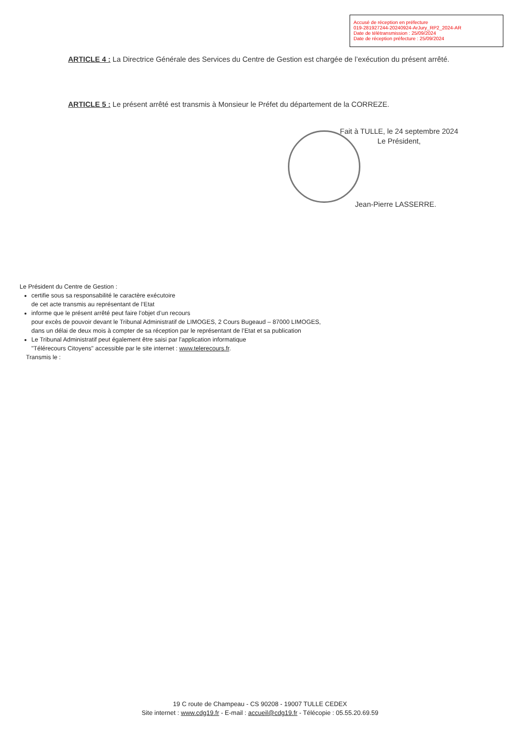Accusé de réception en préfecture
019-281927244-20240924-ArJury_RP2_2024-AR
Date de télétransmission : 25/09/2024
Date de réception préfecture : 25/09/2024
ARTICLE 4 : La Directrice Générale des Services du Centre de Gestion est chargée de l’exécution du présent arrêté.
ARTICLE 5 : Le présent arrêté est transmis à Monsieur le Préfet du département de la CORREZE.
Fait à TULLE, le 24 septembre 2024
Le Président,
Jean-Pierre LASSERRE.
Le Président du Centre de Gestion :
certifie sous sa responsabilité le caractère exécutoire
de cet acte transmis au représentant de l’Etat
informe que le présent arrêté peut faire l’objet d’un recours
pour excès de pouvoir devant le Tribunal Administratif de LIMOGES, 2 Cours Bugeaud – 87000 LIMOGES,
dans un délai de deux mois à compter de sa réception par le représentant de l’Etat et sa publication
Le Tribunal Administratif peut également être saisi par l'application informatique
"Télérecours Citoyens" accessible par le site internet : www.telerecours.fr.
Transmis le :
19 C route de Champeau - CS 90208 - 19007 TULLE CEDEX
Site internet : www.cdg19.fr - E-mail : accueil@cdg19.fr - Télécopie : 05.55.20.69.59